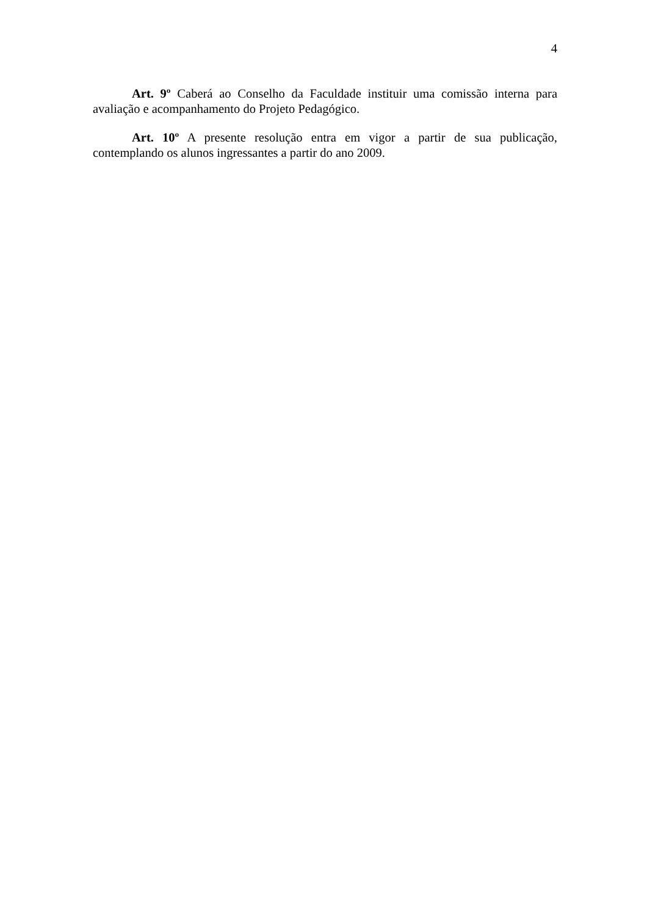4
Art. 9º Caberá ao Conselho da Faculdade instituir uma comissão interna para avaliação e acompanhamento do Projeto Pedagógico.
Art. 10º A presente resolução entra em vigor a partir de sua publicação, contemplando os alunos ingressantes a partir do ano 2009.